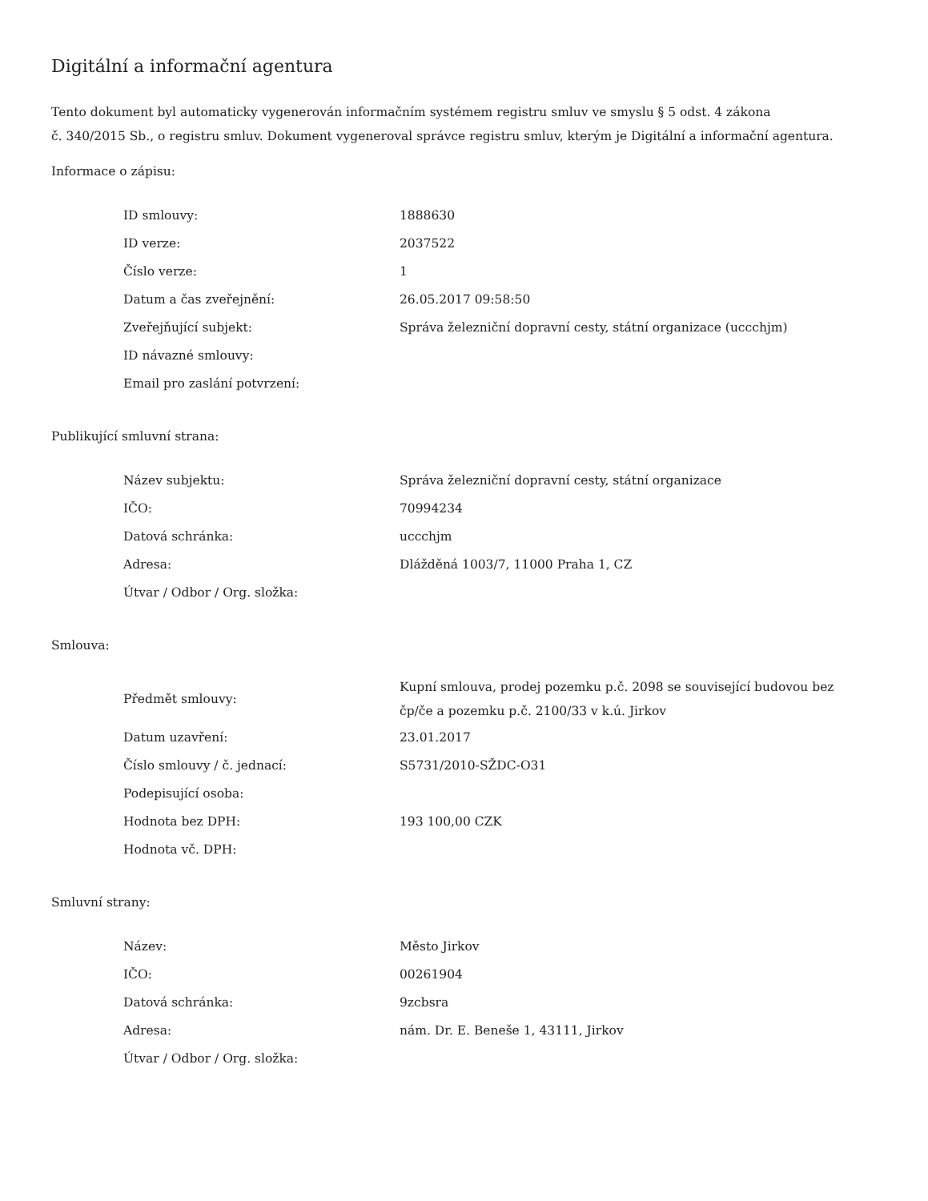Digitální a informační agentura
Tento dokument byl automaticky vygenerován informačním systémem registru smluv ve smyslu § 5 odst. 4 zákona
č. 340/2015 Sb., o registru smluv. Dokument vygeneroval správce registru smluv, kterým je Digitální a informační agentura.
Informace o zápisu:
| ID smlouvy: | 1888630 |
| ID verze: | 2037522 |
| Číslo verze: | 1 |
| Datum a čas zveřejnění: | 26.05.2017 09:58:50 |
| Zveřejňující subjekt: | Správa železniční dopravní cesty, státní organizace (uccchjm) |
| ID návazné smlouvy: | |
| Email pro zaslání potvrzení: | |
Publikující smluvní strana:
| Název subjektu: | Správa železniční dopravní cesty, státní organizace |
| IČO: | 70994234 |
| Datová schránka: | uccchjm |
| Adresa: | Dlážděná 1003/7, 11000 Praha 1, CZ |
| Útvar / Odbor / Org. složka: | |
Smlouva:
| Předmět smlouvy: | Kupní smlouva, prodej pozemku p.č. 2098 se související budovou bez čp/če a pozemku p.č. 2100/33 v k.ú. Jirkov |
| Datum uzavření: | 23.01.2017 |
| Číslo smlouvy / č. jednací: | S5731/2010-SŽDC-O31 |
| Podepisující osoba: | |
| Hodnota bez DPH: | 193 100,00 CZK |
| Hodnota vč. DPH: | |
Smluvní strany:
| Název: | Město Jirkov |
| IČO: | 00261904 |
| Datová schránka: | 9zcbsra |
| Adresa: | nám. Dr. E. Beneše 1, 43111, Jirkov |
| Útvar / Odbor / Org. složka: | |